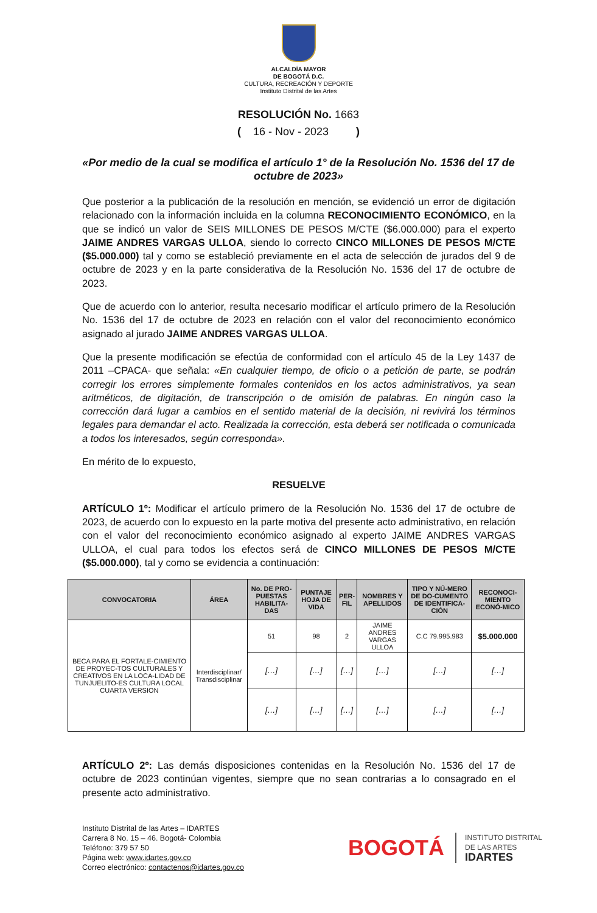ALCALDÍA MAYOR
DE BOGOTÁ D.C.
CULTURA, RECREACIÓN Y DEPORTE
Instituto Distrital de las Artes
RESOLUCIÓN No. 1663
( 16 - Nov - 2023 )
«Por medio de la cual se modifica el artículo 1° de la Resolución No. 1536 del 17 de octubre de 2023»
Que posterior a la publicación de la resolución en mención, se evidenció un error de digitación relacionado con la información incluida en la columna RECONOCIMIENTO ECONÓMICO, en la que se indicó un valor de SEIS MILLONES DE PESOS M/CTE ($6.000.000) para el experto JAIME ANDRES VARGAS ULLOA, siendo lo correcto CINCO MILLONES DE PESOS M/CTE ($5.000.000) tal y como se estableció previamente en el acta de selección de jurados del 9 de octubre de 2023 y en la parte considerativa de la Resolución No. 1536 del 17 de octubre de 2023.
Que de acuerdo con lo anterior, resulta necesario modificar el artículo primero de la Resolución No. 1536 del 17 de octubre de 2023 en relación con el valor del reconocimiento económico asignado al jurado JAIME ANDRES VARGAS ULLOA.
Que la presente modificación se efectúa de conformidad con el artículo 45 de la Ley 1437 de 2011 –CPACA- que señala: «En cualquier tiempo, de oficio o a petición de parte, se podrán corregir los errores simplemente formales contenidos en los actos administrativos, ya sean aritméticos, de digitación, de transcripción o de omisión de palabras. En ningún caso la corrección dará lugar a cambios en el sentido material de la decisión, ni revivirá los términos legales para demandar el acto. Realizada la corrección, esta deberá ser notificada o comunicada a todos los interesados, según corresponda».
En mérito de lo expuesto,
RESUELVE
ARTÍCULO 1º: Modificar el artículo primero de la Resolución No. 1536 del 17 de octubre de 2023, de acuerdo con lo expuesto en la parte motiva del presente acto administrativo, en relación con el valor del reconocimiento económico asignado al experto JAIME ANDRES VARGAS ULLOA, el cual para todos los efectos será de CINCO MILLONES DE PESOS M/CTE ($5.000.000), tal y como se evidencia a continuación:
| CONVOCATORIA | ÁREA | No. DE PRO-PUESTAS HABILITA-DAS | PUNTAJE HOJA DE VIDA | PER-FIL | NOMBRES Y APELLIDOS | TIPO Y NÚ-MERO DE DO-CUMENTO DE IDENTIFICA-CIÓN | RECONOCI-MIENTO ECONÓ-MICO |
| --- | --- | --- | --- | --- | --- | --- | --- |
| BECA PARA EL FORTALE-CIMIENTO DE PROYEC-TOS CULTURALES Y CREATIVOS EN LA LOCA-LIDAD DE TUNJUELITO-ES CULTURA LOCAL CUARTA VERSION | Interdisciplinar/ Transdisciplinar | 51 | 98 | 2 | JAIME ANDRES VARGAS ULLOA | C.C 79.995.983 | $5.000.000 |
| | | […] | […] | […] | […] | […] | […] |
| | | […] | […] | […] | […] | […] | […] |
ARTÍCULO 2º: Las demás disposiciones contenidas en la Resolución No. 1536 del 17 de octubre de 2023 continúan vigentes, siempre que no sean contrarias a lo consagrado en el presente acto administrativo.
Instituto Distrital de las Artes – IDARTES
Carrera 8 No. 15 – 46. Bogotá- Colombia
Teléfono: 379 57 50
Página web: www.idartes.gov.co
Correo electrónico: contactenos@idartes.gov.co
BOGOTÁ
INSTITUTO DISTRITAL
DE LAS ARTES
IDARTES